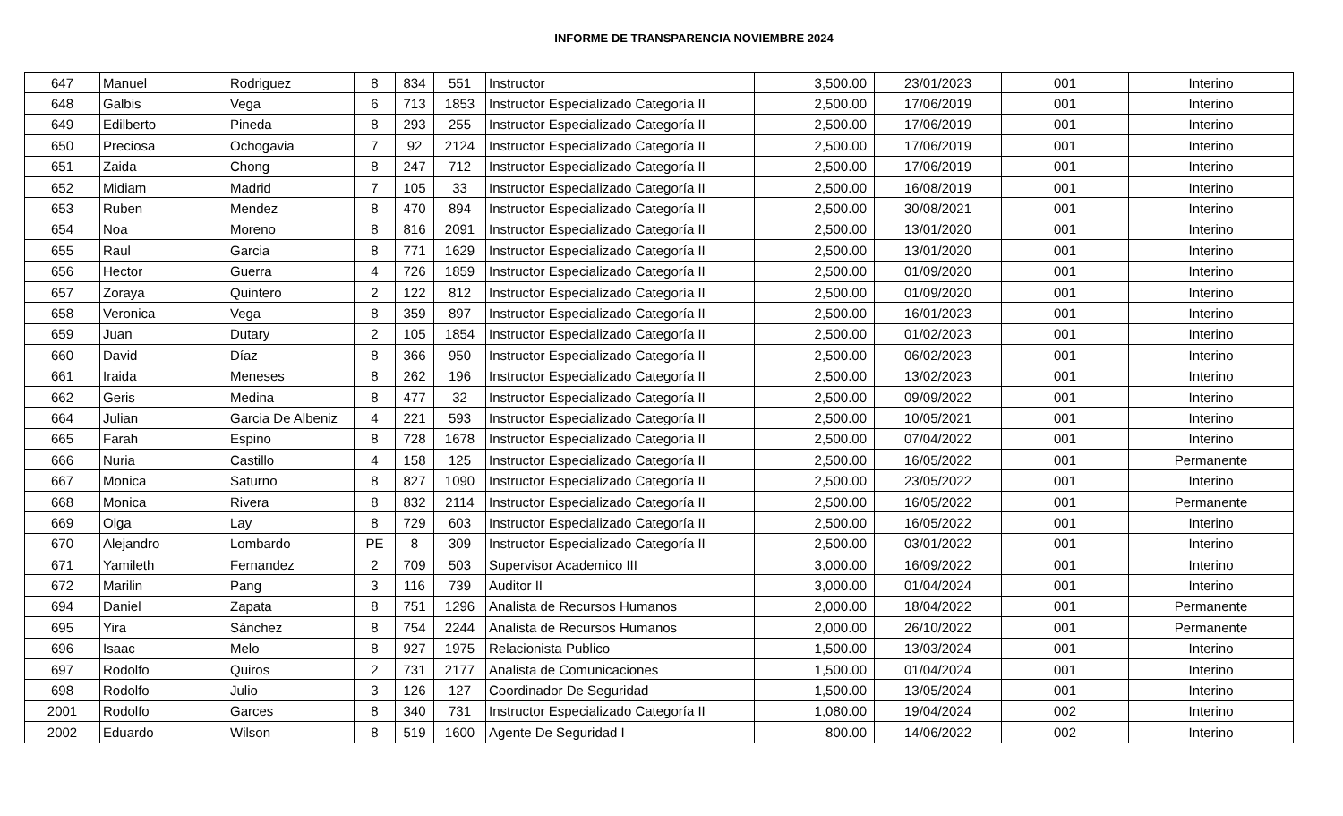INFORME DE TRANSPARENCIA NOVIEMBRE 2024
| 647 | Manuel | Rodriguez | 8 | 834 | 551 | Instructor | 3,500.00 | 23/01/2023 | 001 | Interino |
| 648 | Galbis | Vega | 6 | 713 | 1853 | Instructor Especializado Categoría II | 2,500.00 | 17/06/2019 | 001 | Interino |
| 649 | Edilberto | Pineda | 8 | 293 | 255 | Instructor Especializado Categoría II | 2,500.00 | 17/06/2019 | 001 | Interino |
| 650 | Preciosa | Ochogavia | 7 | 92 | 2124 | Instructor Especializado Categoría II | 2,500.00 | 17/06/2019 | 001 | Interino |
| 651 | Zaida | Chong | 8 | 247 | 712 | Instructor Especializado Categoría II | 2,500.00 | 17/06/2019 | 001 | Interino |
| 652 | Midiam | Madrid | 7 | 105 | 33 | Instructor Especializado Categoría II | 2,500.00 | 16/08/2019 | 001 | Interino |
| 653 | Ruben | Mendez | 8 | 470 | 894 | Instructor Especializado Categoría II | 2,500.00 | 30/08/2021 | 001 | Interino |
| 654 | Noa | Moreno | 8 | 816 | 2091 | Instructor Especializado Categoría II | 2,500.00 | 13/01/2020 | 001 | Interino |
| 655 | Raul | Garcia | 8 | 771 | 1629 | Instructor Especializado Categoría II | 2,500.00 | 13/01/2020 | 001 | Interino |
| 656 | Hector | Guerra | 4 | 726 | 1859 | Instructor Especializado Categoría II | 2,500.00 | 01/09/2020 | 001 | Interino |
| 657 | Zoraya | Quintero | 2 | 122 | 812 | Instructor Especializado Categoría II | 2,500.00 | 01/09/2020 | 001 | Interino |
| 658 | Veronica | Vega | 8 | 359 | 897 | Instructor Especializado Categoría II | 2,500.00 | 16/01/2023 | 001 | Interino |
| 659 | Juan | Dutary | 2 | 105 | 1854 | Instructor Especializado Categoría II | 2,500.00 | 01/02/2023 | 001 | Interino |
| 660 | David | Díaz | 8 | 366 | 950 | Instructor Especializado Categoría II | 2,500.00 | 06/02/2023 | 001 | Interino |
| 661 | Iraida | Meneses | 8 | 262 | 196 | Instructor Especializado Categoría II | 2,500.00 | 13/02/2023 | 001 | Interino |
| 662 | Geris | Medina | 8 | 477 | 32 | Instructor Especializado Categoría II | 2,500.00 | 09/09/2022 | 001 | Interino |
| 664 | Julian | Garcia De Albeniz | 4 | 221 | 593 | Instructor Especializado Categoría II | 2,500.00 | 10/05/2021 | 001 | Interino |
| 665 | Farah | Espino | 8 | 728 | 1678 | Instructor Especializado Categoría II | 2,500.00 | 07/04/2022 | 001 | Interino |
| 666 | Nuria | Castillo | 4 | 158 | 125 | Instructor Especializado Categoría II | 2,500.00 | 16/05/2022 | 001 | Permanente |
| 667 | Monica | Saturno | 8 | 827 | 1090 | Instructor Especializado Categoría II | 2,500.00 | 23/05/2022 | 001 | Interino |
| 668 | Monica | Rivera | 8 | 832 | 2114 | Instructor Especializado Categoría II | 2,500.00 | 16/05/2022 | 001 | Permanente |
| 669 | Olga | Lay | 8 | 729 | 603 | Instructor Especializado Categoría II | 2,500.00 | 16/05/2022 | 001 | Interino |
| 670 | Alejandro | Lombardo | PE | 8 | 309 | Instructor Especializado Categoría II | 2,500.00 | 03/01/2022 | 001 | Interino |
| 671 | Yamileth | Fernandez | 2 | 709 | 503 | Supervisor Academico III | 3,000.00 | 16/09/2022 | 001 | Interino |
| 672 | Marilin | Pang | 3 | 116 | 739 | Auditor II | 3,000.00 | 01/04/2024 | 001 | Interino |
| 694 | Daniel | Zapata | 8 | 751 | 1296 | Analista de Recursos Humanos | 2,000.00 | 18/04/2022 | 001 | Permanente |
| 695 | Yira | Sánchez | 8 | 754 | 2244 | Analista de Recursos Humanos | 2,000.00 | 26/10/2022 | 001 | Permanente |
| 696 | Isaac | Melo | 8 | 927 | 1975 | Relacionista Publico | 1,500.00 | 13/03/2024 | 001 | Interino |
| 697 | Rodolfo | Quiros | 2 | 731 | 2177 | Analista de Comunicaciones | 1,500.00 | 01/04/2024 | 001 | Interino |
| 698 | Rodolfo | Julio | 3 | 126 | 127 | Coordinador De Seguridad | 1,500.00 | 13/05/2024 | 001 | Interino |
| 2001 | Rodolfo | Garces | 8 | 340 | 731 | Instructor Especializado Categoría II | 1,080.00 | 19/04/2024 | 002 | Interino |
| 2002 | Eduardo | Wilson | 8 | 519 | 1600 | Agente De Seguridad I | 800.00 | 14/06/2022 | 002 | Interino |